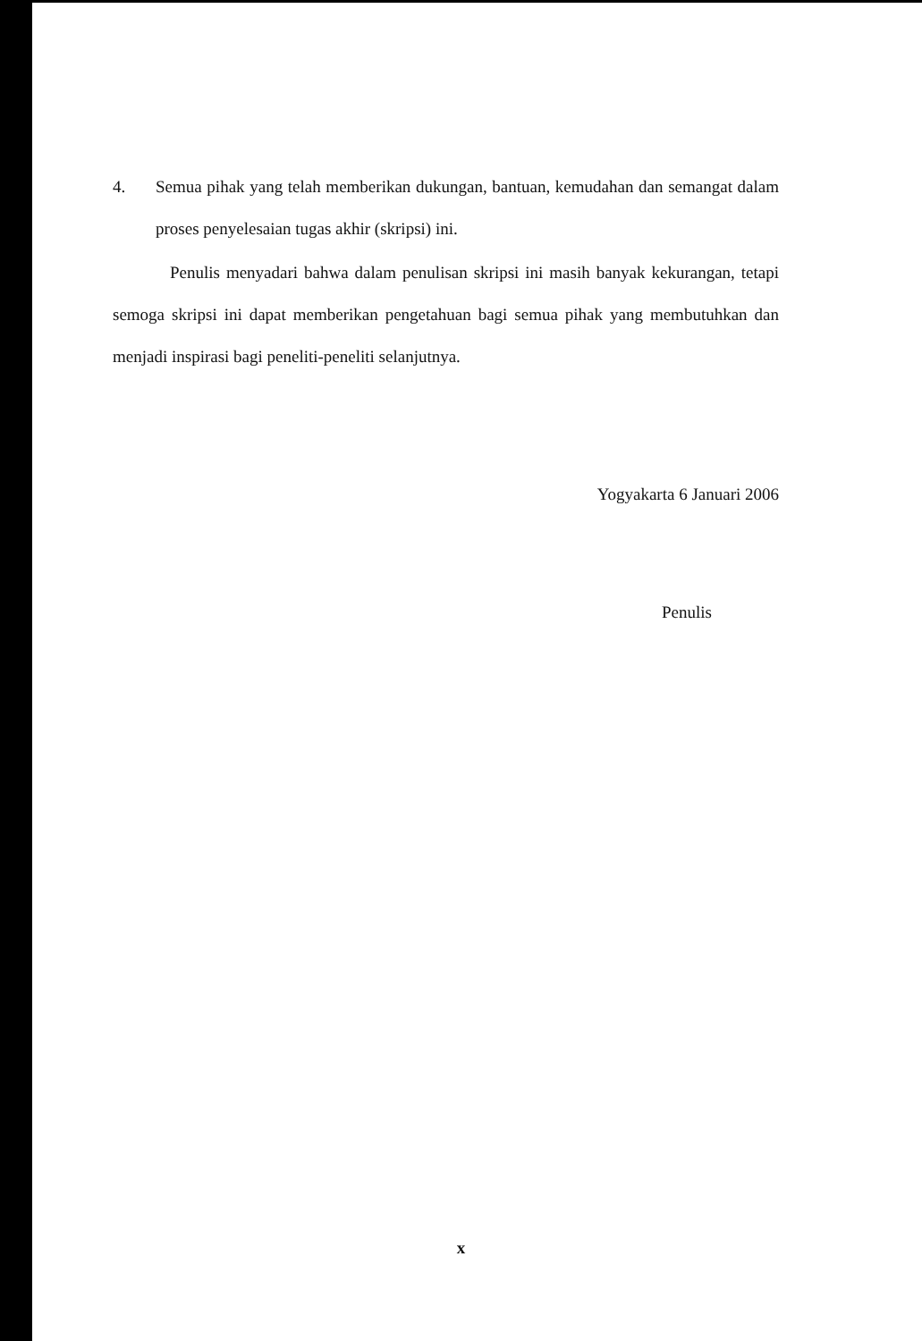4.
Semua pihak yang telah memberikan dukungan, bantuan, kemudahan dan semangat dalam proses penyelesaian tugas akhir (skripsi) ini.
Penulis menyadari bahwa dalam penulisan skripsi ini masih banyak kekurangan, tetapi semoga skripsi ini dapat memberikan pengetahuan bagi semua pihak yang membutuhkan dan menjadi inspirasi bagi peneliti-peneliti selanjutnya.
Yogyakarta 6 Januari 2006
Penulis
x